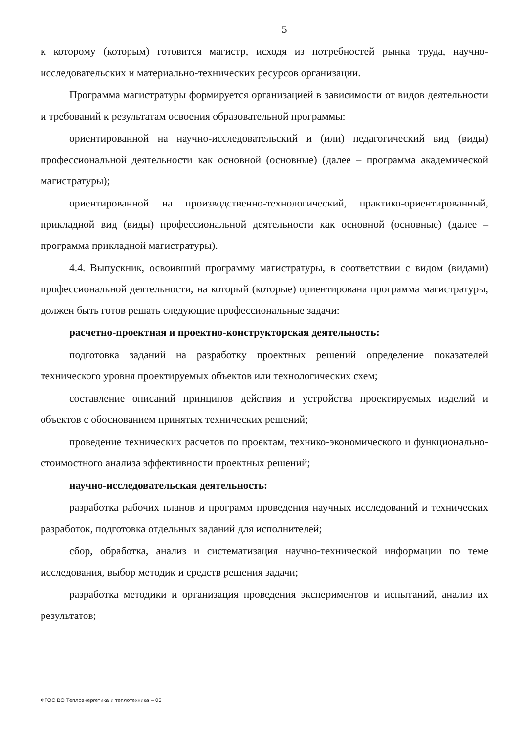5
к которому (которым) готовится магистр, исходя из потребностей рынка труда, научно-исследовательских и материально-технических ресурсов организации.
Программа магистратуры формируется организацией в зависимости от видов деятельности и требований к результатам освоения образовательной программы:
ориентированной на научно-исследовательский и (или) педагогический вид (виды) профессиональной деятельности как основной (основные) (далее – программа академической магистратуры);
ориентированной на производственно-технологический, практико-ориентированный, прикладной вид (виды) профессиональной деятельности как основной (основные) (далее – программа прикладной магистратуры).
4.4. Выпускник, освоивший программу магистратуры, в соответствии с видом (видами) профессиональной деятельности, на который (которые) ориентирована программа магистратуры, должен быть готов решать следующие профессиональные задачи:
расчетно-проектная и проектно-конструкторская деятельность:
подготовка заданий на разработку проектных решений определение показателей технического уровня проектируемых объектов или технологических схем;
составление описаний принципов действия и устройства проектируемых изделий и объектов с обоснованием принятых технических решений;
проведение технических расчетов по проектам, технико-экономического и функционально-стоимостного анализа эффективности проектных решений;
научно-исследовательская деятельность:
разработка рабочих планов и программ проведения научных исследований и технических разработок, подготовка отдельных заданий для исполнителей;
сбор, обработка, анализ и систематизация научно-технической информации по теме исследования, выбор методик и средств решения задачи;
разработка методики и организация проведения экспериментов и испытаний, анализ их результатов;
ФГОС ВО Теплоэнергетика и теплотехника – 05